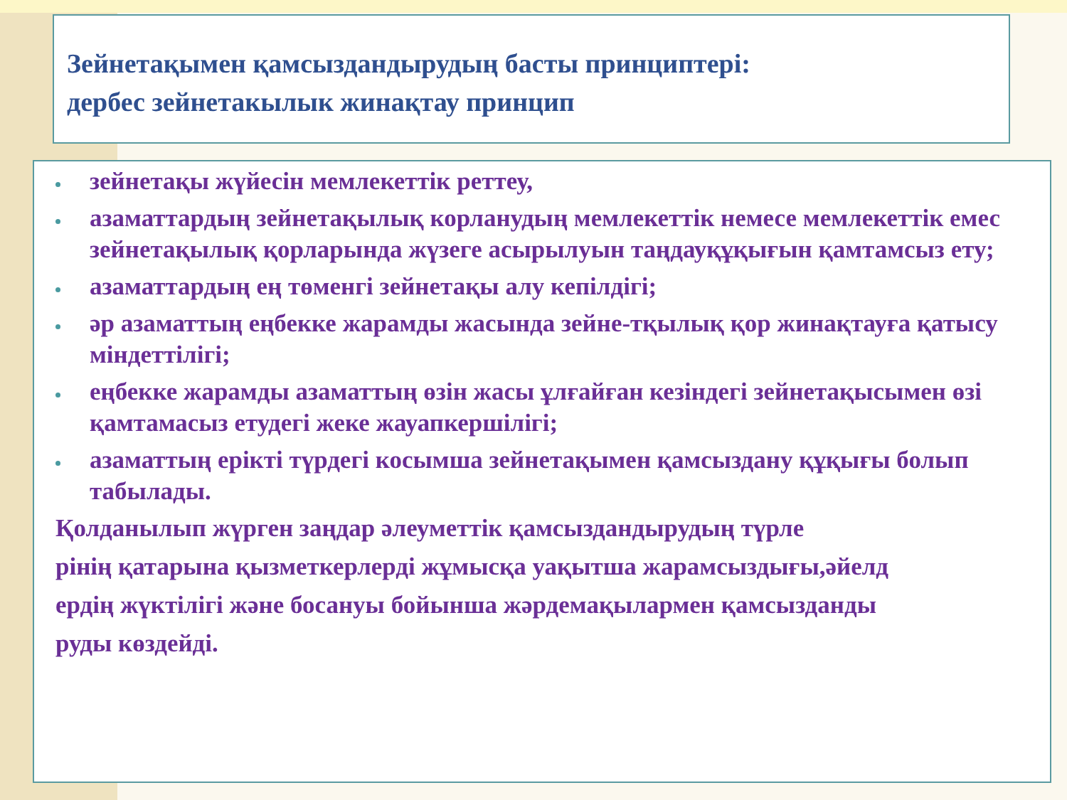Зейнетақымен қамсыздандырудың басты принциптері:
дербес зейнетакылык жинақтау принцип
зейнетақы жүйесін мемлекеттік реттеу,
азаматтардың зейнетақылық корланудың мемлекеттік немесе мемлекеттік емес зейнетақылық қорларында жүзеге асырылуын таңдауқұқығын қамтамсыз ету;
азаматтардың ең төменгі зейнетақы алу кепілдігі;
әр азаматтың еңбекке жарамды жасында зейне-тқылық қор жинақтауға қатысу міндеттілігі;
еңбекке жарамды азаматтың өзін жасы ұлғайған кезіндегі зейнетақысымен өзі қамтамасыз етудегі жеке жауапкершілігі;
азаматтың ерікті түрдегі косымша зейнетақымен қамсыздану құқығы болып табылады.
Қолданылып жүрген заңдар әлеуметтік қамсыздандырудың түрле
рінің қатарына қызметкерлерді жұмысқа уақытша жарамсыздығы,әйелд
ердің жүктілігі және босануы бойынша жәрдемақылармен қамсызданды
руды көздейді.